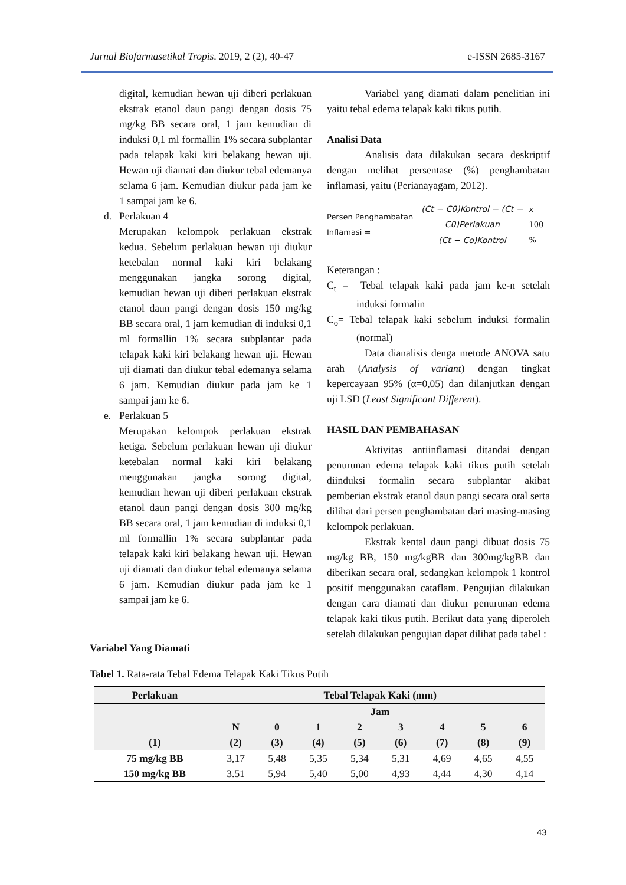Jurnal Biofarmasetikal Tropis. 2019, 2 (2), 40-47 e-ISSN 2685-3167
digital, kemudian hewan uji diberi perlakuan ekstrak etanol daun pangi dengan dosis 75 mg/kg BB secara oral, 1 jam kemudian di induksi 0,1 ml formallin 1% secara subplantar pada telapak kaki kiri belakang hewan uji. Hewan uji diamati dan diukur tebal edemanya selama 6 jam. Kemudian diukur pada jam ke 1 sampai jam ke 6.
d. Perlakuan 4
Merupakan kelompok perlakuan ekstrak kedua. Sebelum perlakuan hewan uji diukur ketebalan normal kaki kiri belakang menggunakan jangka sorong digital, kemudian hewan uji diberi perlakuan ekstrak etanol daun pangi dengan dosis 150 mg/kg BB secara oral, 1 jam kemudian di induksi 0,1 ml formallin 1% secara subplantar pada telapak kaki kiri belakang hewan uji. Hewan uji diamati dan diukur tebal edemanya selama 6 jam. Kemudian diukur pada jam ke 1 sampai jam ke 6.
e. Perlakuan 5
Merupakan kelompok perlakuan ekstrak ketiga. Sebelum perlakuan hewan uji diukur ketebalan normal kaki kiri belakang menggunakan jangka sorong digital, kemudian hewan uji diberi perlakuan ekstrak etanol daun pangi dengan dosis 300 mg/kg BB secara oral, 1 jam kemudian di induksi 0,1 ml formallin 1% secara subplantar pada telapak kaki kiri belakang hewan uji. Hewan uji diamati dan diukur tebal edemanya selama 6 jam. Kemudian diukur pada jam ke 1 sampai jam ke 6.
Variabel yang diamati dalam penelitian ini yaitu tebal edema telapak kaki tikus putih.
Analisi Data
Analisis data dilakukan secara deskriptif dengan melihat persentase (%) penghambatan inflamasi, yaitu (Perianayagam, 2012).
Persen Penghambatan Inflamasi = (Ct − C0)Kontrol − (Ct − C0)Perlakuan (Ct − Co)Kontrol x 100 %
Keterangan :
C<sub>t</sub> = Tebal telapak kaki pada jam ke-n setelah induksi formalin
C<sub>o</sub>= Tebal telapak kaki sebelum induksi formalin (normal)
Data dianalisis denga metode ANOVA satu arah (Analysis of variant) dengan tingkat kepercayaan 95% (α=0,05) dan dilanjutkan dengan uji LSD (Least Significant Different).
HASIL DAN PEMBAHASAN
Aktivitas antiinflamasi ditandai dengan penurunan edema telapak kaki tikus putih setelah diinduksi formalin secara subplantar akibat pemberian ekstrak etanol daun pangi secara oral serta dilihat dari persen penghambatan dari masing-masing kelompok perlakuan.
Ekstrak kental daun pangi dibuat dosis 75 mg/kg BB, 150 mg/kgBB dan 300mg/kgBB dan diberikan secara oral, sedangkan kelompok 1 kontrol positif menggunakan cataflam. Pengujian dilakukan dengan cara diamati dan diukur penurunan edema telapak kaki tikus putih. Berikut data yang diperoleh setelah dilakukan pengujian dapat dilihat pada tabel :
Variabel Yang Diamati
Tabel 1. Rata-rata Tebal Edema Telapak Kaki Tikus Putih
| Perlakuan | Tebal Telapak Kaki (mm) | | | | | | | |
| --- | --- | --- | --- | --- | --- | --- | --- | --- |
| | Jam | | | | | | | |
| | N | 0 | 1 | 2 | 3 | 4 | 5 | 6 |
| (1) | (2) | (3) | (4) | (5) | (6) | (7) | (8) | (9) |
| 75 mg/kg BB | 3,17 | 5,48 | 5,35 | 5,34 | 5,31 | 4,69 | 4,65 | 4,55 |
| 150 mg/kg BB | 3.51 | 5,94 | 5,40 | 5,00 | 4,93 | 4,44 | 4,30 | 4,14 |
43